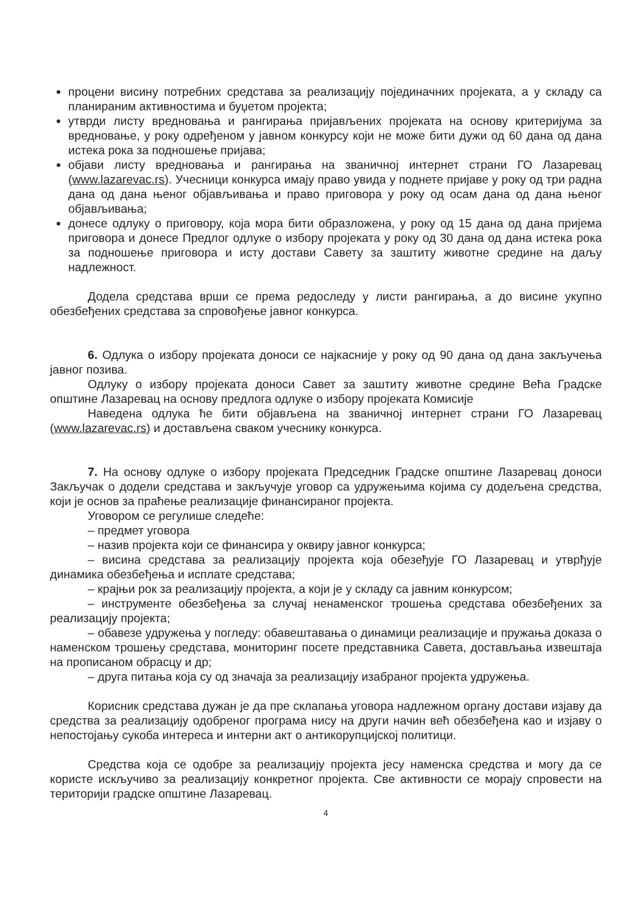процени висину потребних средстава за реализацију појединачних пројеката, а у складу са планираним активностима и буџетом пројекта;
утврди листу вредновања и рангирања пријављених пројеката на основу критеријума за вредновање, у року одређеном у јавном конкурсу који не може бити дужи од 60 дана од дана истека рока за подношење пријава;
објави листу вредновања и рангирања на званичној интернет страни ГО Лазаревац (www.lazarevac.rs). Учесници конкурса имају право увида у поднете пријаве у року од три радна дана од дана њеног објављивања и право приговора у року од осам дана од дана њеног објављивања;
донесе одлуку о приговору, која мора бити образложена, у року од 15 дана од дана пријема приговора и донесе Предлог одлуке о избору пројеката у року од 30 дана од дана истека рока за подношење приговора и исту достави Савету за заштиту животне средине на даљу надлежност.
Додела средстава врши се према редоследу у листи рангирања, а до висине укупно обезбеђених средстава за спровођење јавног конкурса.
6. Одлука о избору пројеката доноси се најкасније у року од 90 дана од дана закључења јавног позива.
Одлуку о избору пројеката доноси Савет за заштиту животне средине Већа Градске општине Лазаревац на основу предлога одлуке о избору пројеката Комисије
Наведена одлука ће бити објављена на званичној интернет страни ГО Лазаревац (www.lazarevac.rs) и достављена сваком учеснику конкурса.
7. На основу одлуке о избору пројеката Председник Градске општине Лазаревац доноси Закључак о додели средстава и закључује уговор са удружењима којима су додељена средства, који је основ за праћење реализације финансираног пројекта.
Уговором се регулише следеће:
– предмет уговора
– назив пројекта који се финансира у оквиру јавног конкурса;
– висина средстава за реализацију пројекта која обезеђује ГО Лазаревац и утврђује динамика обезбеђења и исплате средстава;
– крајњи рок за реализацију пројекта, а који је у складу са јавним конкурсом;
– инструменте обезбеђења за случај ненаменског трошења средстава обезбеђених за реализацију пројекта;
– обавезе удружења у погледу: обавештавања о динамици реализације и пружања доказа о наменском трошењу средстава, мониторинг посете представника Савета, достављања извештаја на прописаном обрасцу и др;
– друга питања која су од значаја за реализацију изабраног пројекта удружења.
Корисник средстава дужан је да пре склапања уговора надлежном органу достави изјаву да средства за реализацију одобреног програма нису на други начин већ обезбеђена као и изјаву о непостојању сукоба интереса и интерни акт о антикорупцијској политици.
Средства која се одобре за реализацију пројекта јесу наменска средства и могу да се користе искључиво за реализацију конкретног пројекта. Све активности се морају спровести на територији градске општине Лазаревац.
4